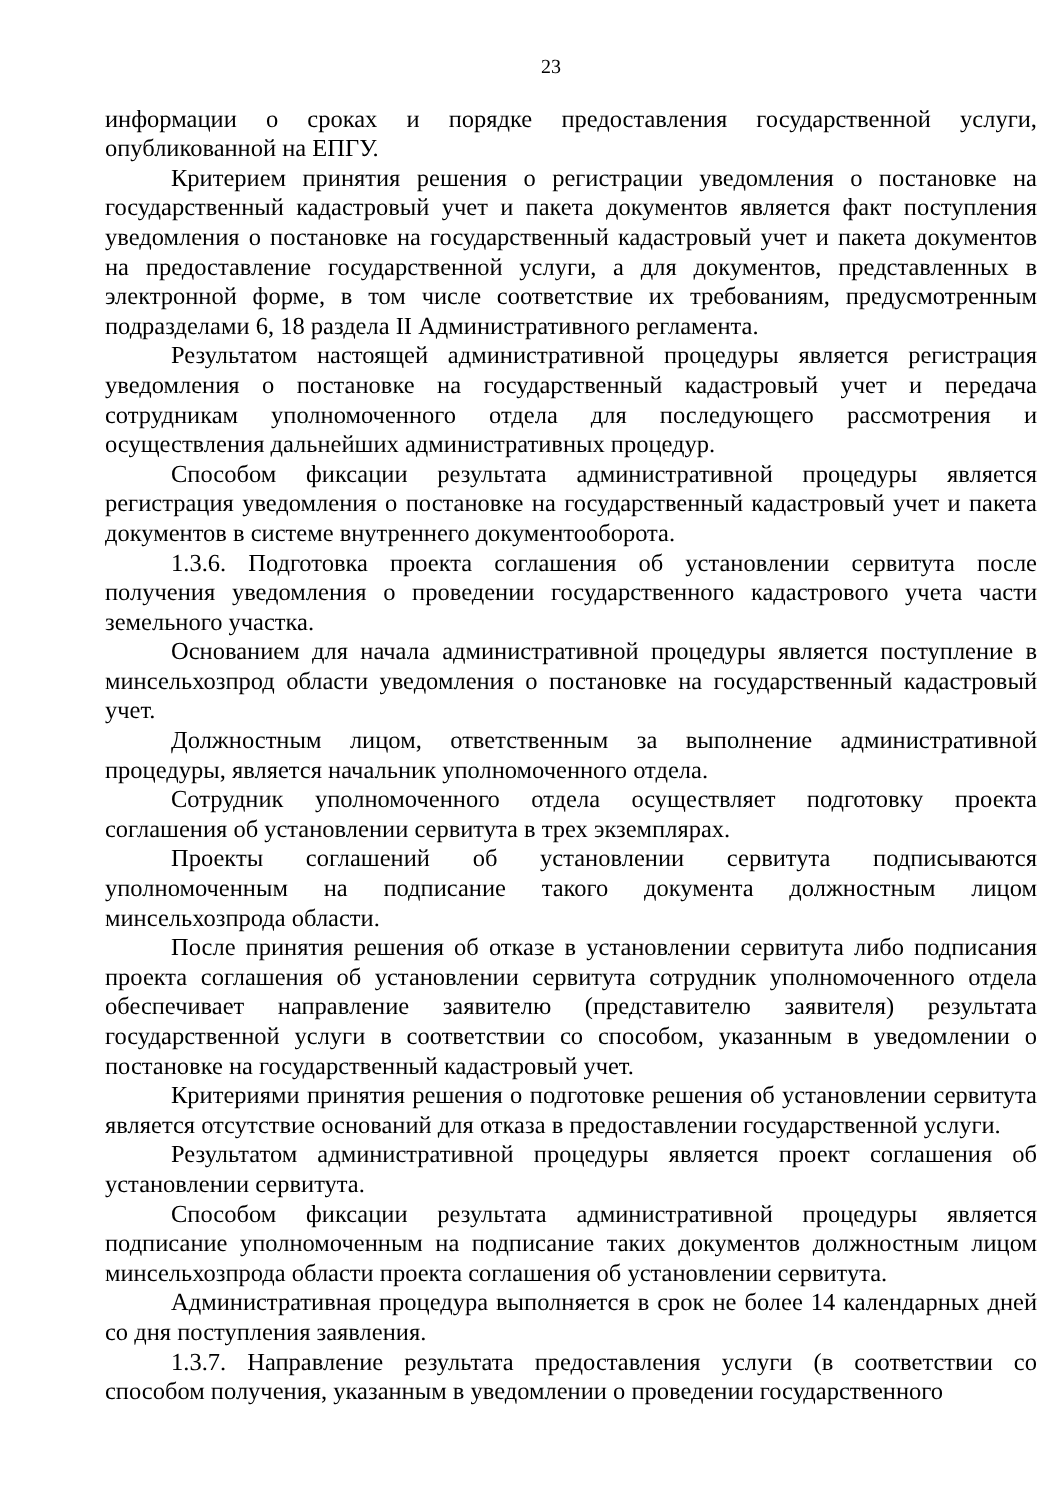23
информации о сроках и порядке предоставления государственной услуги, опубликованной на ЕПГУ.
Критерием принятия решения о регистрации уведомления о постановке на государственный кадастровый учет и пакета документов является факт поступления уведомления о постановке на государственный кадастровый учет и пакета документов на предоставление государственной услуги, а для документов, представленных в электронной форме, в том числе соответствие их требованиям, предусмотренным подразделами 6, 18 раздела II Административного регламента.
Результатом настоящей административной процедуры является регистрация уведомления о постановке на государственный кадастровый учет и передача сотрудникам уполномоченного отдела для последующего рассмотрения и осуществления дальнейших административных процедур.
Способом фиксации результата административной процедуры является регистрация уведомления о постановке на государственный кадастровый учет и пакета документов в системе внутреннего документооборота.
1.3.6. Подготовка проекта соглашения об установлении сервитута после получения уведомления о проведении государственного кадастрового учета части земельного участка.
Основанием для начала административной процедуры является поступление в минсельхозпрод области уведомления о постановке на государственный кадастровый учет.
Должностным лицом, ответственным за выполнение административной процедуры, является начальник уполномоченного отдела.
Сотрудник уполномоченного отдела осуществляет подготовку проекта соглашения об установлении сервитута в трех экземплярах.
Проекты соглашений об установлении сервитута подписываются уполномоченным на подписание такого документа должностным лицом минсельхозпрода области.
После принятия решения об отказе в установлении сервитута либо подписания проекта соглашения об установлении сервитута сотрудник уполномоченного отдела обеспечивает направление заявителю (представителю заявителя) результата государственной услуги в соответствии со способом, указанным в уведомлении о постановке на государственный кадастровый учет.
Критериями принятия решения о подготовке решения об установлении сервитута является отсутствие оснований для отказа в предоставлении государственной услуги.
Результатом административной процедуры является проект соглашения об установлении сервитута.
Способом фиксации результата административной процедуры является подписание уполномоченным на подписание таких документов должностным лицом минсельхозпрода области проекта соглашения об установлении сервитута.
Административная процедура выполняется в срок не более 14 календарных дней со дня поступления заявления.
1.3.7. Направление результата предоставления услуги (в соответствии со способом получения, указанным в уведомлении о проведении государственного